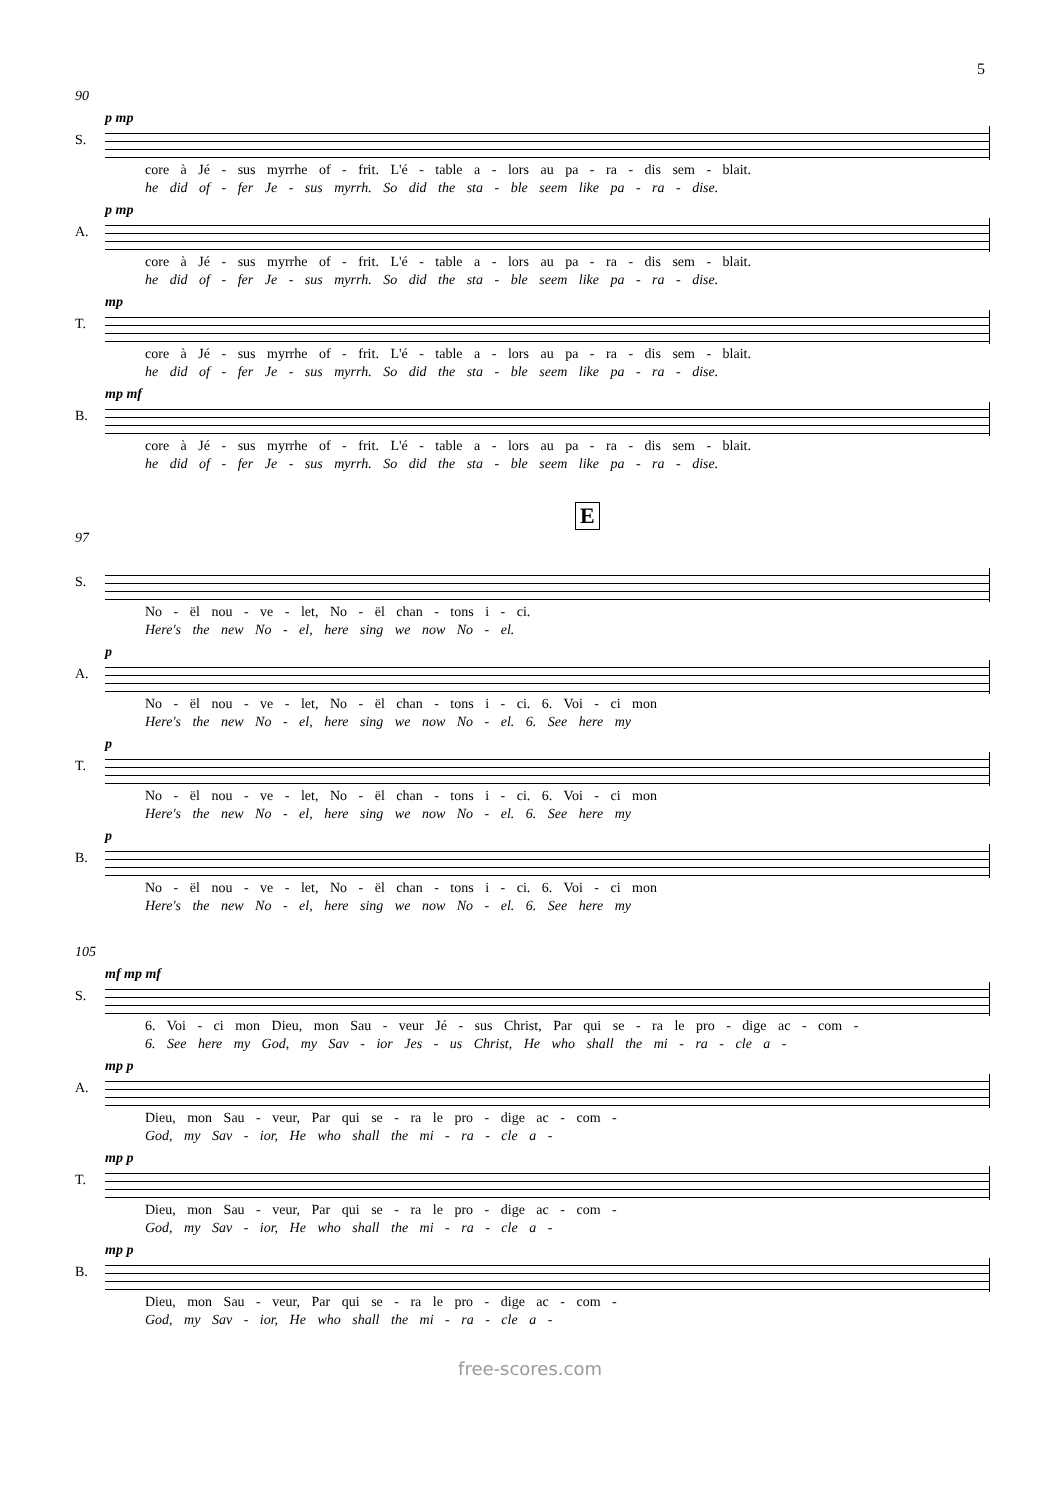5
90
S.
p mp
core à Jé - sus myrrhe of - frit. L'é - table a - lors au pa - ra - dis sem - blait.
he did of - fer Je - sus myrrh. So did the sta - ble seem like pa - ra - dise.
A.
p mp
core à Jé - sus myrrhe of - frit. L'é - table a - lors au pa - ra - dis sem - blait.
he did of - fer Je - sus myrrh. So did the sta - ble seem like pa - ra - dise.
T.
mp
core à Jé - sus myrrhe of - frit. L'é - table a - lors au pa - ra - dis sem - blait.
he did of - fer Je - sus myrrh. So did the sta - ble seem like pa - ra - dise.
B.
mp mf
core à Jé - sus myrrhe of - frit. L'é - table a - lors au pa - ra - dis sem - blait.
he did of - fer Je - sus myrrh. So did the sta - ble seem like pa - ra - dise.
E
97
S.
No - ël nou - ve - let, No - ël chan - tons i - ci.
Here's the new No - el, here sing we now No - el.
A.
p
No - ël nou - ve - let, No - ël chan - tons i - ci. 6. Voi - ci mon
Here's the new No - el, here sing we now No - el. 6. See here my
T.
p
No - ël nou - ve - let, No - ël chan - tons i - ci. 6. Voi - ci mon
Here's the new No - el, here sing we now No - el. 6. See here my
B.
p
No - ël nou - ve - let, No - ël chan - tons i - ci. 6. Voi - ci mon
Here's the new No - el, here sing we now No - el. 6. See here my
105
S.
mf mp mf
6. Voi - ci mon Dieu, mon Sau - veur Jé - sus Christ, Par qui se - ra le pro - dige ac - com -
6. See here my God, my Sav - ior Jes - us Christ, He who shall the mi - ra - cle a -
A.
mp p
Dieu, mon Sau - veur, Par qui se - ra le pro - dige ac - com -
God, my Sav - ior, He who shall the mi - ra - cle a -
T.
mp p
Dieu, mon Sau - veur, Par qui se - ra le pro - dige ac - com -
God, my Sav - ior, He who shall the mi - ra - cle a -
B.
mp p
Dieu, mon Sau - veur, Par qui se - ra le pro - dige ac - com -
God, my Sav - ior, He who shall the mi - ra - cle a -
free-scores.com